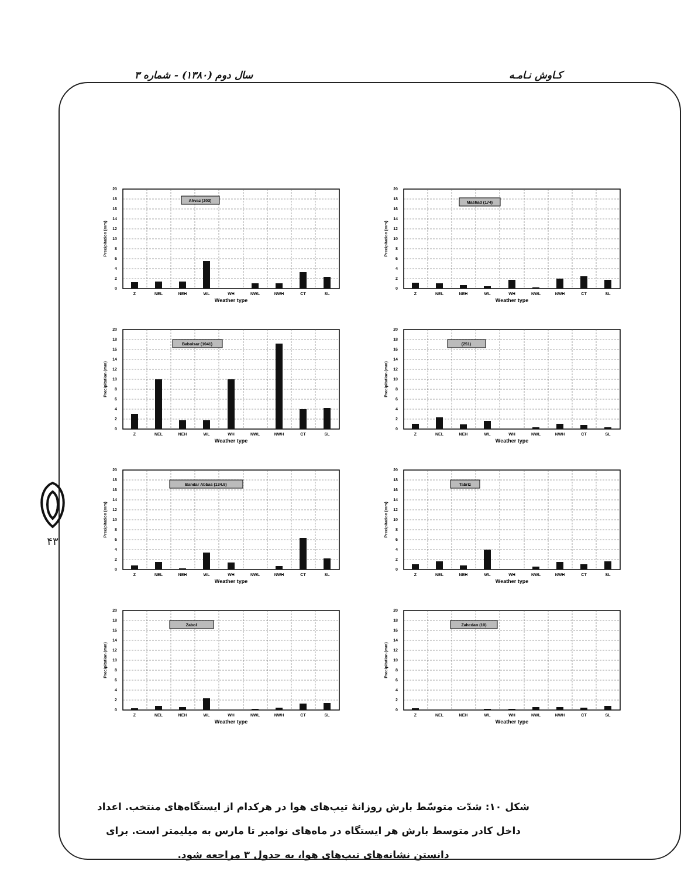کـاوش نـامـه سال دوم (۱۳۸۰) - شماره ۳
۴۳
0
2
4
6
8
10
12
14
16
18
20
Precipitation (mm)
Ahvaz (203)
Z
NEL
NEH
WL
WH
NWL
NWH
CT
SL
Weather type
0
2
4
6
8
10
12
14
16
18
20
Precipitation (mm)
Mashad (174)
Z
NEL
NEH
WL
WH
NWL
NWH
CT
SL
Weather type
0
2
4
6
8
10
12
14
16
18
20
Precipitation (mm)
Babolsar (1041)
Z
NEL
NEH
WL
WH
NWL
NWH
CT
SL
Weather type
0
2
4
6
8
10
12
14
16
18
20
Precipitation (mm)
(251)
Z
NEL
NEH
WL
WH
NWL
NWH
CT
SL
Weather type
0
2
4
6
8
10
12
14
16
18
20
Precipitation (mm)
Bandar Abbas (134.5)
Z
NEL
NEH
WL
WH
NWL
NWH
CT
SL
Weather type
0
2
4
6
8
10
12
14
16
18
20
Precipitation (mm)
Tabriz
Z
NEL
NEH
WL
WH
NWL
NWH
CT
SL
Weather type
0
2
4
6
8
10
12
14
16
18
20
Precipitation (mm)
Zabol
Z
NEL
NEH
WL
WH
NWL
NWH
CT
SL
Weather type
0
2
4
6
8
10
12
14
16
18
20
Precipitation (mm)
Zahedan (10)
Z
NEL
NEH
WL
WH
NWL
NWH
CT
SL
Weather type
شکل ۱۰: شدّت متوسّط بارش روزانهٔ تیپ‌های هوا در هرکدام از ایستگاه‌های منتخب. اعداد داخل کادر متوسط بارش هر ایستگاه در ماه‌های نوامبر تا مارس به میلیمتر است. برای دانستن نشانه‌های تیپ‌های هوا، به جدول ۳ مراجعه شود.